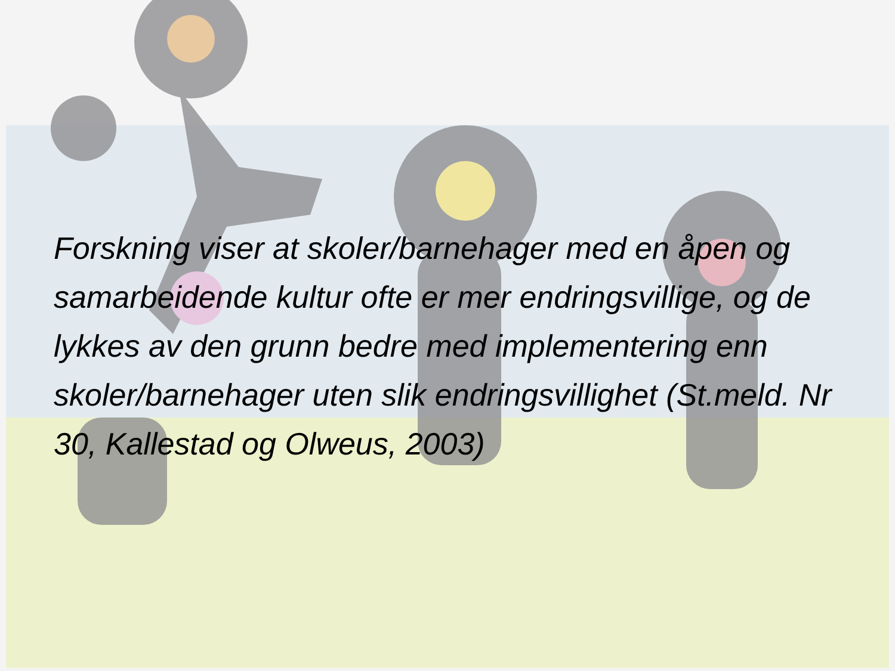Forskning viser at skoler/barnehager med en åpen og samarbeidende kultur ofte er mer endringsvillige, og de lykkes av den grunn bedre med implementering enn skoler/barnehager uten slik endringsvillighet (St.meld. Nr 30, Kallestad og Olweus, 2003)